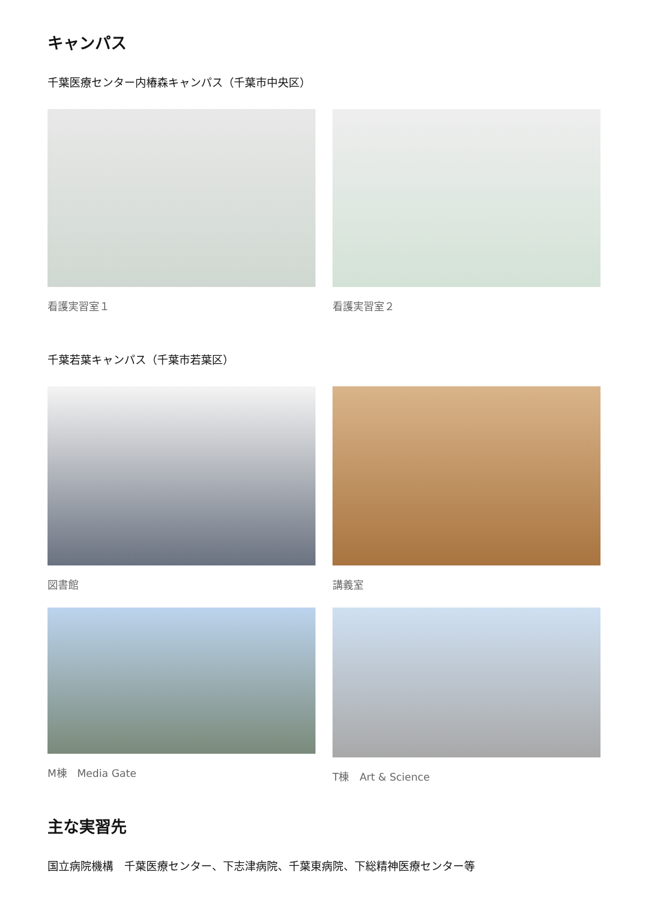キャンパス
千葉医療センター内椿森キャンパス（千葉市中央区）
看護実習室１ 看護実習室２
千葉若葉キャンパス（千葉市若葉区）
図書館 講義室
M棟　Media Gate T棟　Art & Science
主な実習先
国立病院機構　千葉医療センター、下志津病院、千葉東病院、下総精神医療センター等